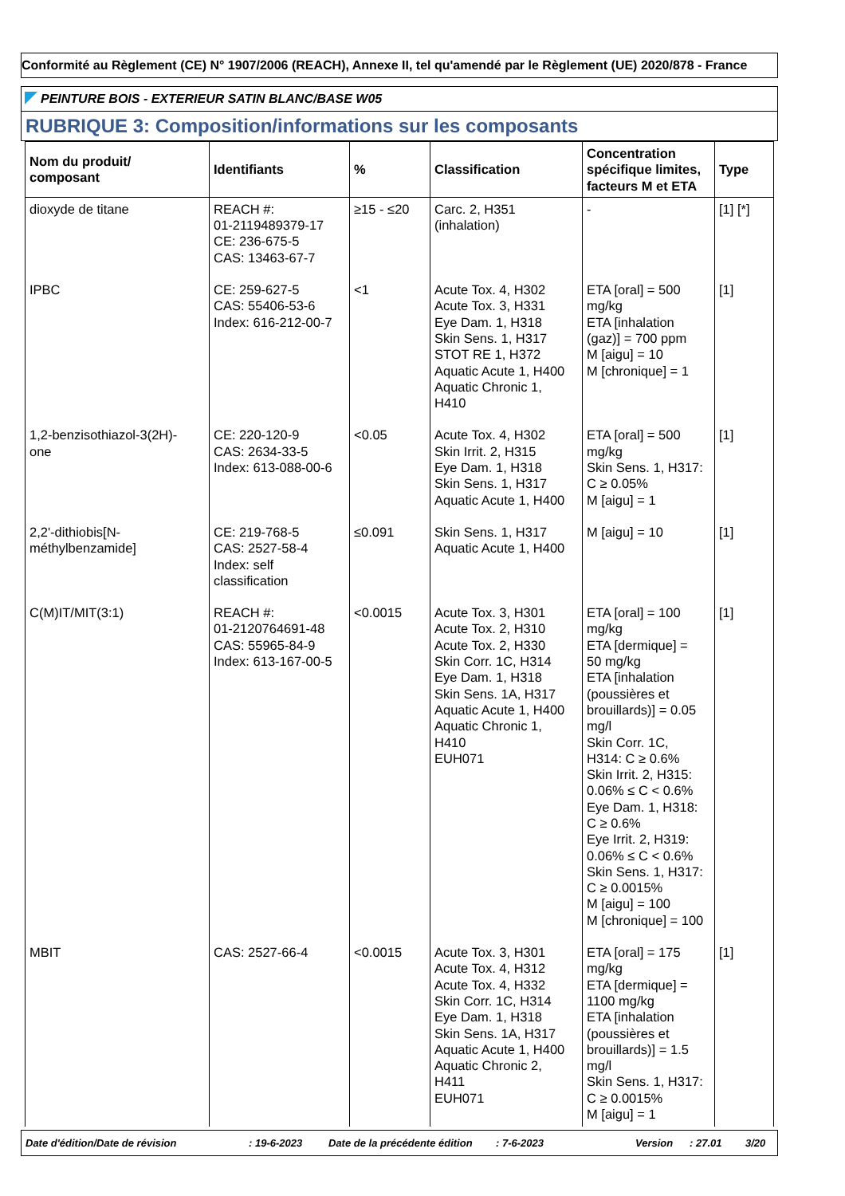Conformité au Règlement (CE) N° 1907/2006 (REACH), Annexe II, tel qu'amendé par le Règlement (UE) 2020/878 - France
PEINTURE BOIS - EXTERIEUR SATIN BLANC/BASE W05
RUBRIQUE 3: Composition/informations sur les composants
| Nom du produit/ composant | Identifiants | % | Classification | Concentration spécifique limites, facteurs M et ETA | Type |
| --- | --- | --- | --- | --- | --- |
| dioxyde de titane | REACH #: 01-2119489379-17 CE: 236-675-5 CAS: 13463-67-7 | ≥15 - ≤20 | Carc. 2, H351 (inhalation) | - | [1] [*] |
| IPBC | CE: 259-627-5 CAS: 55406-53-6 Index: 616-212-00-7 | <1 | Acute Tox. 4, H302 Acute Tox. 3, H331 Eye Dam. 1, H318 Skin Sens. 1, H317 STOT RE 1, H372 Aquatic Acute 1, H400 Aquatic Chronic 1, H410 | ETA [oral] = 500 mg/kg ETA [inhalation (gaz)] = 700 ppm M [aigu] = 10 M [chronique] = 1 | [1] |
| 1,2-benzisothiazol-3(2H)- one | CE: 220-120-9 CAS: 2634-33-5 Index: 613-088-00-6 | <0.05 | Acute Tox. 4, H302 Skin Irrit. 2, H315 Eye Dam. 1, H318 Skin Sens. 1, H317 Aquatic Acute 1, H400 | ETA [oral] = 500 mg/kg Skin Sens. 1, H317: C ≥ 0.05% M [aigu] = 1 | [1] |
| 2,2'-dithiobis[N- méthylbenzamide] | CE: 219-768-5 CAS: 2527-58-4 Index: self classification | ≤0.091 | Skin Sens. 1, H317 Aquatic Acute 1, H400 | M [aigu] = 10 | [1] |
| C(M)IT/MIT(3:1) | REACH #: 01-2120764691-48 CAS: 55965-84-9 Index: 613-167-00-5 | <0.0015 | Acute Tox. 3, H301 Acute Tox. 2, H310 Acute Tox. 2, H330 Skin Corr. 1C, H314 Eye Dam. 1, H318 Skin Sens. 1A, H317 Aquatic Acute 1, H400 Aquatic Chronic 1, H410 EUH071 | ETA [oral] = 100 mg/kg ETA [dermique] = 50 mg/kg ETA [inhalation (poussières et brouillards)] = 0.05 mg/l Skin Corr. 1C, H314: C ≥ 0.6% Skin Irrit. 2, H315: 0.06% ≤ C < 0.6% Eye Dam. 1, H318: C ≥ 0.6% Eye Irrit. 2, H319: 0.06% ≤ C < 0.6% Skin Sens. 1, H317: C ≥ 0.0015% M [aigu] = 100 M [chronique] = 100 | [1] |
| MBIT | CAS: 2527-66-4 | <0.0015 | Acute Tox. 3, H301 Acute Tox. 4, H312 Acute Tox. 4, H332 Skin Corr. 1C, H314 Eye Dam. 1, H318 Skin Sens. 1A, H317 Aquatic Acute 1, H400 Aquatic Chronic 2, H411 EUH071 | ETA [oral] = 175 mg/kg ETA [dermique] = 1100 mg/kg ETA [inhalation (poussières et brouillards)] = 1.5 mg/l Skin Sens. 1, H317: C ≥ 0.0015% M [aigu] = 1 | [1] |
Date d'édition/Date de révision: 19-6-2023 Date de la précédente édition: 7-6-2023 Version: 27.01 3/20